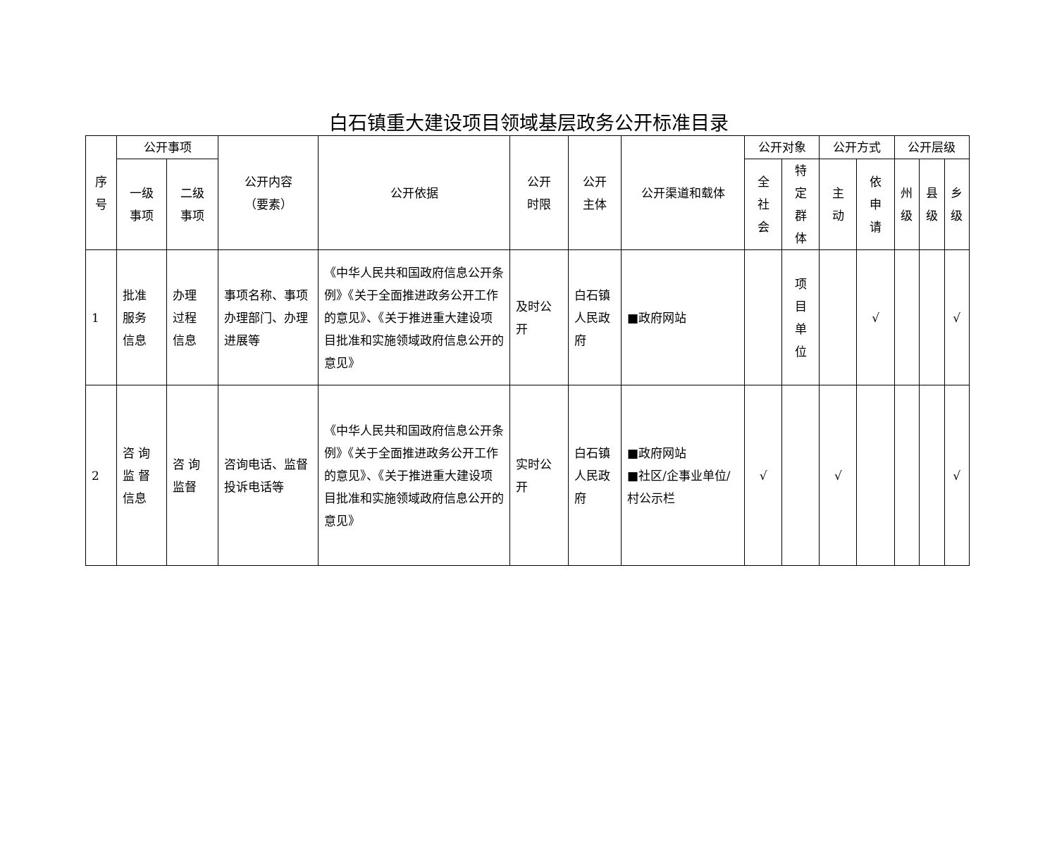白石镇重大建设项目领域基层政务公开标准目录
| 序 号 | 公开事项 | | 公开内容 （要素） | 公开依据 | 公开 时限 | 公开 主体 | 公开渠道和载体 | 公开对象 | | 公开方式 | | 公开层级 | | |
| --- | --- | --- | --- | --- | --- | --- | --- | --- | --- | --- | --- | --- | --- | --- |
| | 一级 事项 | 二级 事项 | | | | | | 全 社 会 | 特 定 群 体 | 主 动 | 依 申 请 | 州 级 | 县 级 | 乡 级 |
| 1 | 批准 服务 信息 | 办理 过程 信息 | 事项名称、事项办理部门、办理进展等 | 《中华人民共和国政府信息公开条例》《关于全面推进政务公开工作的意见》、《关于推进重大建设项目批准和实施领域政府信息公开的意见》 | 及时公开 | 白石镇人民政府 | ■政府网站 | | 项 目 单 位 | | √ | | | √ |
| 2 | 咨 询 监 督 信息 | 咨 询 监督 | 咨询电话、监督投诉电话等 | 《中华人民共和国政府信息公开条例》《关于全面推进政务公开工作的意见》、《关于推进重大建设项目批准和实施领域政府信息公开的意见》 | 实时公开 | 白石镇人民政府 | ■政府网站 ■社区/企事业单位/村公示栏 | √ | | √ | | | | √ |